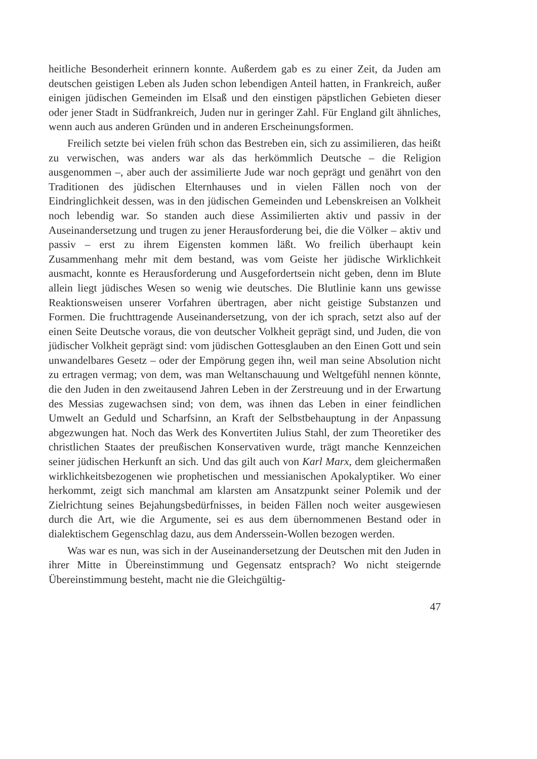heitliche Besonderheit erinnern konnte. Außerdem gab es zu einer Zeit, da Juden am deutschen geistigen Leben als Juden schon lebendigen Anteil hatten, in Frankreich, außer einigen jüdischen Gemeinden im Elsaß und den einstigen päpstlichen Gebieten dieser oder jener Stadt in Südfrankreich, Juden nur in geringer Zahl. Für England gilt ähnliches, wenn auch aus anderen Gründen und in anderen Erscheinungsformen.
Freilich setzte bei vielen früh schon das Bestreben ein, sich zu assimilieren, das heißt zu verwischen, was anders war als das herkömmlich Deutsche – die Religion ausgenommen –, aber auch der assimilierte Jude war noch geprägt und genährt von den Traditionen des jüdischen Elternhauses und in vielen Fällen noch von der Eindringlichkeit dessen, was in den jüdischen Gemeinden und Lebenskreisen an Volkheit noch lebendig war. So standen auch diese Assimilierten aktiv und passiv in der Auseinandersetzung und trugen zu jener Herausforderung bei, die die Völker – aktiv und passiv – erst zu ihrem Eigensten kommen läßt. Wo freilich überhaupt kein Zusammenhang mehr mit dem bestand, was vom Geiste her jüdische Wirklichkeit ausmacht, konnte es Herausforderung und Ausgefordertsein nicht geben, denn im Blute allein liegt jüdisches Wesen so wenig wie deutsches. Die Blutlinie kann uns gewisse Reaktionsweisen unserer Vorfahren übertragen, aber nicht geistige Substanzen und Formen. Die fruchttragende Auseinandersetzung, von der ich sprach, setzt also auf der einen Seite Deutsche voraus, die von deutscher Volkheit geprägt sind, und Juden, die von jüdischer Volkheit geprägt sind: vom jüdischen Gottesglauben an den Einen Gott und sein unwandelbares Gesetz – oder der Empörung gegen ihn, weil man seine Absolution nicht zu ertragen vermag; von dem, was man Weltanschauung und Weltgefühl nennen könnte, die den Juden in den zweitausend Jahren Leben in der Zerstreuung und in der Erwartung des Messias zugewachsen sind; von dem, was ihnen das Leben in einer feindlichen Umwelt an Geduld und Scharfsinn, an Kraft der Selbstbehauptung in der Anpassung abgezwungen hat. Noch das Werk des Konvertiten Julius Stahl, der zum Theoretiker des christlichen Staates der preußischen Konservativen wurde, trägt manche Kennzeichen seiner jüdischen Herkunft an sich. Und das gilt auch von Karl Marx, dem gleichermaßen wirklichkeitsbezogenen wie prophetischen und messianischen Apokalyptiker. Wo einer herkommt, zeigt sich manchmal am klarsten am Ansatzpunkt seiner Polemik und der Zielrichtung seines Bejahungsbedürfnisses, in beiden Fällen noch weiter ausgewiesen durch die Art, wie die Argumente, sei es aus dem übernommenen Bestand oder in dialektischem Gegenschlag dazu, aus dem Anderssein-Wollen bezogen werden.
Was war es nun, was sich in der Auseinandersetzung der Deutschen mit den Juden in ihrer Mitte in Übereinstimmung und Gegensatz entsprach? Wo nicht steigernde Übereinstimmung besteht, macht nie die Gleichgültig-
47